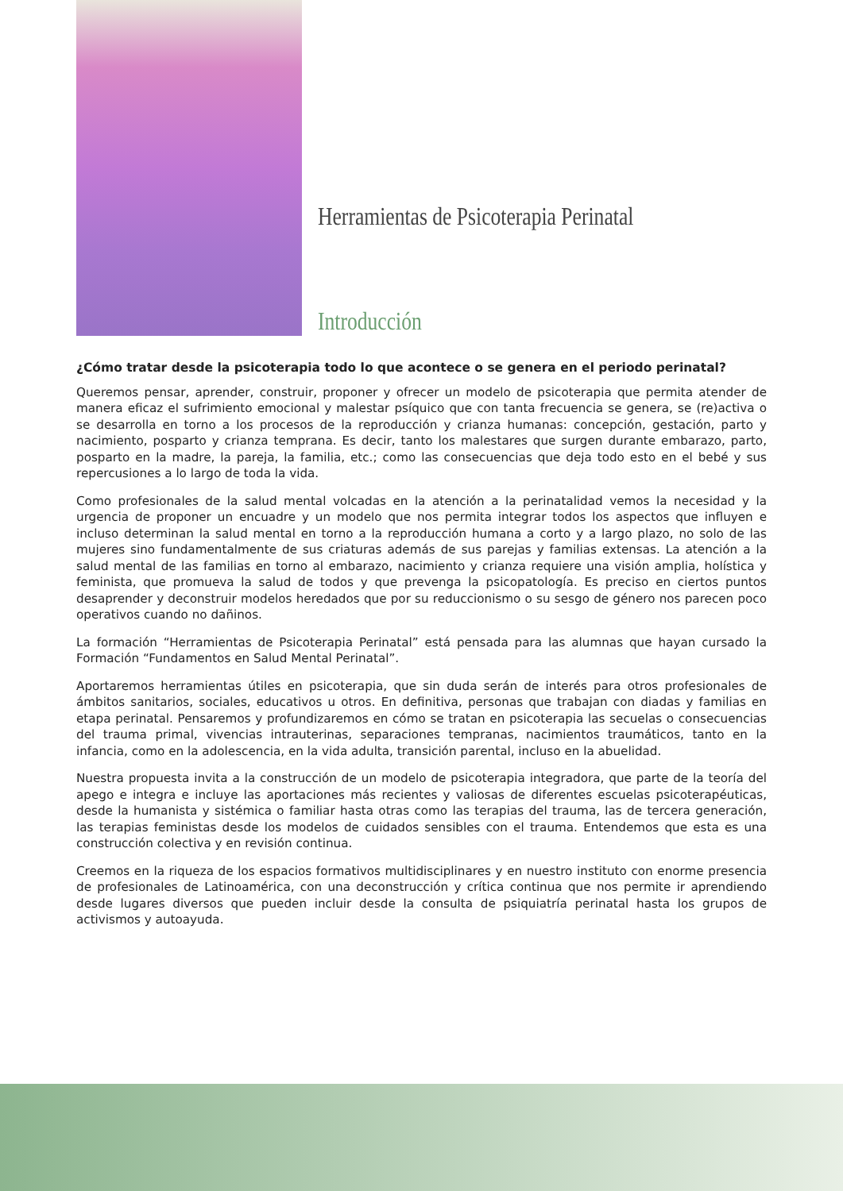Herramientas de Psicoterapia Perinatal
Introducción
¿Cómo tratar desde la psicoterapia todo lo que acontece o se genera en el periodo perinatal?
Queremos pensar, aprender, construir, proponer y ofrecer un modelo de psicoterapia que permita atender de manera eficaz el sufrimiento emocional y malestar psíquico que con tanta frecuencia se genera, se (re)activa o se desarrolla en torno a los procesos de la reproducción y crianza humanas: concepción, gestación, parto y nacimiento, posparto y crianza temprana. Es decir, tanto los malestares que surgen durante embarazo, parto, posparto en la madre, la pareja, la familia, etc.; como las consecuencias que deja todo esto en el bebé y sus repercusiones a lo largo de toda la vida.
Como profesionales de la salud mental volcadas en la atención a la perinatalidad vemos la necesidad y la urgencia de proponer un encuadre y un modelo que nos permita integrar todos los aspectos que influyen e incluso determinan la salud mental en torno a la reproducción humana a corto y a largo plazo, no solo de las mujeres sino fundamentalmente de sus criaturas además de sus parejas y familias extensas. La atención a la salud mental de las familias en torno al embarazo, nacimiento y crianza requiere una visión amplia, holística y feminista, que promueva la salud de todos y que prevenga la psicopatología. Es preciso en ciertos puntos desaprender y deconstruir modelos heredados que por su reduccionismo o su sesgo de género nos parecen poco operativos cuando no dañinos.
La formación “Herramientas de Psicoterapia Perinatal” está pensada para las alumnas que hayan cursado la Formación “Fundamentos en Salud Mental Perinatal”.
Aportaremos herramientas útiles en psicoterapia, que sin duda serán de interés para otros profesionales de ámbitos sanitarios, sociales, educativos u otros. En definitiva, personas que trabajan con diadas y familias en etapa perinatal. Pensaremos y profundizaremos en cómo se tratan en psicoterapia las secuelas o consecuencias del trauma primal, vivencias intrauterinas, separaciones tempranas, nacimientos traumáticos, tanto en la infancia, como en la adolescencia, en la vida adulta, transición parental, incluso en la abuelidad.
Nuestra propuesta invita a la construcción de un modelo de psicoterapia integradora, que parte de la teoría del apego e integra e incluye las aportaciones más recientes y valiosas de diferentes escuelas psicoterapéuticas, desde la humanista y sistémica o familiar hasta otras como las terapias del trauma, las de tercera generación, las terapias feministas desde los modelos de cuidados sensibles con el trauma. Entendemos que esta es una construcción colectiva y en revisión continua.
Creemos en la riqueza de los espacios formativos multidisciplinares y en nuestro instituto con enorme presencia de profesionales de Latinoamérica, con una deconstrucción y crítica continua que nos permite ir aprendiendo desde lugares diversos que pueden incluir desde la consulta de psiquiatría perinatal hasta los grupos de activismos y autoayuda.